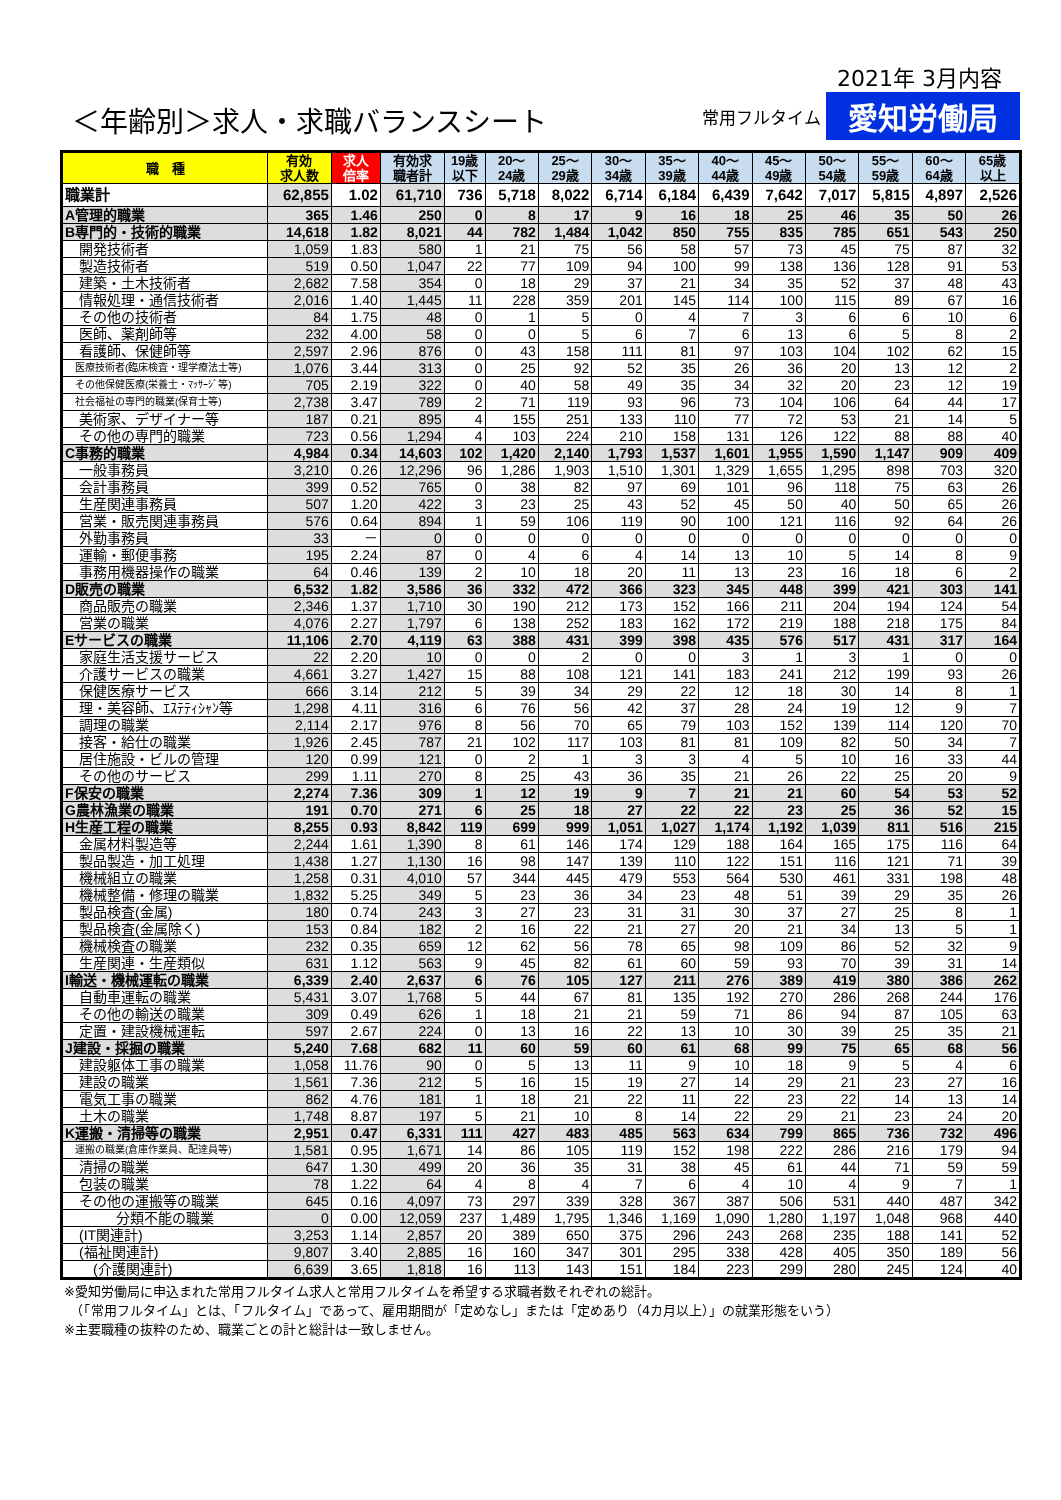＜年齢別＞求人・求職バランスシート
2021年 3月内容
常用フルタイム 愛知労働局
| 職 種 | 有効 求人数 | 求人 倍率 | 有効求 職者計 | 19歳 以下 | 20～ 24歳 | 25～ 29歳 | 30～ 34歳 | 35～ 39歳 | 40～ 44歳 | 45～ 49歳 | 50～ 54歳 | 55～ 59歳 | 60～ 64歳 | 65歳 以上 |
| --- | --- | --- | --- | --- | --- | --- | --- | --- | --- | --- | --- | --- | --- | --- |
| 職業計 | 62,855 | 1.02 | 61,710 | 736 | 5,718 | 8,022 | 6,714 | 6,184 | 6,439 | 7,642 | 7,017 | 5,815 | 4,897 | 2,526 |
| A管理的職業 | 365 | 1.46 | 250 | 0 | 8 | 17 | 9 | 16 | 18 | 25 | 46 | 35 | 50 | 26 |
| B専門的・技術的職業 | 14,618 | 1.82 | 8,021 | 44 | 782 | 1,484 | 1,042 | 850 | 755 | 835 | 785 | 651 | 543 | 250 |
| 開発技術者 | 1,059 | 1.83 | 580 | 1 | 21 | 75 | 56 | 58 | 57 | 73 | 45 | 75 | 87 | 32 |
| 製造技術者 | 519 | 0.50 | 1,047 | 22 | 77 | 109 | 94 | 100 | 99 | 138 | 136 | 128 | 91 | 53 |
| 建築・土木技術者 | 2,682 | 7.58 | 354 | 0 | 18 | 29 | 37 | 21 | 34 | 35 | 52 | 37 | 48 | 43 |
| 情報処理・通信技術者 | 2,016 | 1.40 | 1,445 | 11 | 228 | 359 | 201 | 145 | 114 | 100 | 115 | 89 | 67 | 16 |
| その他の技術者 | 84 | 1.75 | 48 | 0 | 1 | 5 | 0 | 4 | 7 | 3 | 6 | 6 | 10 | 6 |
| 医師、薬剤師等 | 232 | 4.00 | 58 | 0 | 0 | 5 | 6 | 7 | 6 | 13 | 6 | 5 | 8 | 2 |
| 看護師、保健師等 | 2,597 | 2.96 | 876 | 0 | 43 | 158 | 111 | 81 | 97 | 103 | 104 | 102 | 62 | 15 |
| 医療技術者(臨床検査・理学療法士等) | 1,076 | 3.44 | 313 | 0 | 25 | 92 | 52 | 35 | 26 | 36 | 20 | 13 | 12 | 2 |
| その他保健医療(栄養士・ﾏｯｻｰｼﾞ等) | 705 | 2.19 | 322 | 0 | 40 | 58 | 49 | 35 | 34 | 32 | 20 | 23 | 12 | 19 |
| 社会福祉の専門的職業(保育士等) | 2,738 | 3.47 | 789 | 2 | 71 | 119 | 93 | 96 | 73 | 104 | 106 | 64 | 44 | 17 |
| 美術家、デザイナー等 | 187 | 0.21 | 895 | 4 | 155 | 251 | 133 | 110 | 77 | 72 | 53 | 21 | 14 | 5 |
| その他の専門的職業 | 723 | 0.56 | 1,294 | 4 | 103 | 224 | 210 | 158 | 131 | 126 | 122 | 88 | 88 | 40 |
| C事務的職業 | 4,984 | 0.34 | 14,603 | 102 | 1,420 | 2,140 | 1,793 | 1,537 | 1,601 | 1,955 | 1,590 | 1,147 | 909 | 409 |
| 一般事務員 | 3,210 | 0.26 | 12,296 | 96 | 1,286 | 1,903 | 1,510 | 1,301 | 1,329 | 1,655 | 1,295 | 898 | 703 | 320 |
| 会計事務員 | 399 | 0.52 | 765 | 0 | 38 | 82 | 97 | 69 | 101 | 96 | 118 | 75 | 63 | 26 |
| 生産関連事務員 | 507 | 1.20 | 422 | 3 | 23 | 25 | 43 | 52 | 45 | 50 | 40 | 50 | 65 | 26 |
| 営業・販売関連事務員 | 576 | 0.64 | 894 | 1 | 59 | 106 | 119 | 90 | 100 | 121 | 116 | 92 | 64 | 26 |
| 外勤事務員 | 33 | － | 0 | 0 | 0 | 0 | 0 | 0 | 0 | 0 | 0 | 0 | 0 | 0 |
| 運輸・郵便事務 | 195 | 2.24 | 87 | 0 | 4 | 6 | 4 | 14 | 13 | 10 | 5 | 14 | 8 | 9 |
| 事務用機器操作の職業 | 64 | 0.46 | 139 | 2 | 10 | 18 | 20 | 11 | 13 | 23 | 16 | 18 | 6 | 2 |
| D販売の職業 | 6,532 | 1.82 | 3,586 | 36 | 332 | 472 | 366 | 323 | 345 | 448 | 399 | 421 | 303 | 141 |
| 商品販売の職業 | 2,346 | 1.37 | 1,710 | 30 | 190 | 212 | 173 | 152 | 166 | 211 | 204 | 194 | 124 | 54 |
| 営業の職業 | 4,076 | 2.27 | 1,797 | 6 | 138 | 252 | 183 | 162 | 172 | 219 | 188 | 218 | 175 | 84 |
| Eサービスの職業 | 11,106 | 2.70 | 4,119 | 63 | 388 | 431 | 399 | 398 | 435 | 576 | 517 | 431 | 317 | 164 |
| 家庭生活支援サービス | 22 | 2.20 | 10 | 0 | 0 | 2 | 0 | 0 | 3 | 1 | 3 | 1 | 0 | 0 |
| 介護サービスの職業 | 4,661 | 3.27 | 1,427 | 15 | 88 | 108 | 121 | 141 | 183 | 241 | 212 | 199 | 93 | 26 |
| 保健医療サービス | 666 | 3.14 | 212 | 5 | 39 | 34 | 29 | 22 | 12 | 18 | 30 | 14 | 8 | 1 |
| 理・美容師、ｴｽﾃﾃｨｼｬﾝ等 | 1,298 | 4.11 | 316 | 6 | 76 | 56 | 42 | 37 | 28 | 24 | 19 | 12 | 9 | 7 |
| 調理の職業 | 2,114 | 2.17 | 976 | 8 | 56 | 70 | 65 | 79 | 103 | 152 | 139 | 114 | 120 | 70 |
| 接客・給仕の職業 | 1,926 | 2.45 | 787 | 21 | 102 | 117 | 103 | 81 | 81 | 109 | 82 | 50 | 34 | 7 |
| 居住施設・ビルの管理 | 120 | 0.99 | 121 | 0 | 2 | 1 | 3 | 3 | 4 | 5 | 10 | 16 | 33 | 44 |
| その他のサービス | 299 | 1.11 | 270 | 8 | 25 | 43 | 36 | 35 | 21 | 26 | 22 | 25 | 20 | 9 |
| F保安の職業 | 2,274 | 7.36 | 309 | 1 | 12 | 19 | 9 | 7 | 21 | 21 | 60 | 54 | 53 | 52 |
| G農林漁業の職業 | 191 | 0.70 | 271 | 6 | 25 | 18 | 27 | 22 | 22 | 23 | 25 | 36 | 52 | 15 |
| H生産工程の職業 | 8,255 | 0.93 | 8,842 | 119 | 699 | 999 | 1,051 | 1,027 | 1,174 | 1,192 | 1,039 | 811 | 516 | 215 |
| 金属材料製造等 | 2,244 | 1.61 | 1,390 | 8 | 61 | 146 | 174 | 129 | 188 | 164 | 165 | 175 | 116 | 64 |
| 製品製造・加工処理 | 1,438 | 1.27 | 1,130 | 16 | 98 | 147 | 139 | 110 | 122 | 151 | 116 | 121 | 71 | 39 |
| 機械組立の職業 | 1,258 | 0.31 | 4,010 | 57 | 344 | 445 | 479 | 553 | 564 | 530 | 461 | 331 | 198 | 48 |
| 機械整備・修理の職業 | 1,832 | 5.25 | 349 | 5 | 23 | 36 | 34 | 23 | 48 | 51 | 39 | 29 | 35 | 26 |
| 製品検査(金属) | 180 | 0.74 | 243 | 3 | 27 | 23 | 31 | 31 | 30 | 37 | 27 | 25 | 8 | 1 |
| 製品検査(金属除く) | 153 | 0.84 | 182 | 2 | 16 | 22 | 21 | 27 | 20 | 21 | 34 | 13 | 5 | 1 |
| 機械検査の職業 | 232 | 0.35 | 659 | 12 | 62 | 56 | 78 | 65 | 98 | 109 | 86 | 52 | 32 | 9 |
| 生産関連・生産類似 | 631 | 1.12 | 563 | 9 | 45 | 82 | 61 | 60 | 59 | 93 | 70 | 39 | 31 | 14 |
| I輸送・機械運転の職業 | 6,339 | 2.40 | 2,637 | 6 | 76 | 105 | 127 | 211 | 276 | 389 | 419 | 380 | 386 | 262 |
| 自動車運転の職業 | 5,431 | 3.07 | 1,768 | 5 | 44 | 67 | 81 | 135 | 192 | 270 | 286 | 268 | 244 | 176 |
| その他の輸送の職業 | 309 | 0.49 | 626 | 1 | 18 | 21 | 21 | 59 | 71 | 86 | 94 | 87 | 105 | 63 |
| 定置・建設機械運転 | 597 | 2.67 | 224 | 0 | 13 | 16 | 22 | 13 | 10 | 30 | 39 | 25 | 35 | 21 |
| J建設・採掘の職業 | 5,240 | 7.68 | 682 | 11 | 60 | 59 | 60 | 61 | 68 | 99 | 75 | 65 | 68 | 56 |
| 建設躯体工事の職業 | 1,058 | 11.76 | 90 | 0 | 5 | 13 | 11 | 9 | 10 | 18 | 9 | 5 | 4 | 6 |
| 建設の職業 | 1,561 | 7.36 | 212 | 5 | 16 | 15 | 19 | 27 | 14 | 29 | 21 | 23 | 27 | 16 |
| 電気工事の職業 | 862 | 4.76 | 181 | 1 | 18 | 21 | 22 | 11 | 22 | 23 | 22 | 14 | 13 | 14 |
| 土木の職業 | 1,748 | 8.87 | 197 | 5 | 21 | 10 | 8 | 14 | 22 | 29 | 21 | 23 | 24 | 20 |
| K運搬・清掃等の職業 | 2,951 | 0.47 | 6,331 | 111 | 427 | 483 | 485 | 563 | 634 | 799 | 865 | 736 | 732 | 496 |
| 運搬の職業(倉庫作業員、配達員等) | 1,581 | 0.95 | 1,671 | 14 | 86 | 105 | 119 | 152 | 198 | 222 | 286 | 216 | 179 | 94 |
| 清掃の職業 | 647 | 1.30 | 499 | 20 | 36 | 35 | 31 | 38 | 45 | 61 | 44 | 71 | 59 | 59 |
| 包装の職業 | 78 | 1.22 | 64 | 4 | 8 | 4 | 7 | 6 | 4 | 10 | 4 | 9 | 7 | 1 |
| その他の運搬等の職業 | 645 | 0.16 | 4,097 | 73 | 297 | 339 | 328 | 367 | 387 | 506 | 531 | 440 | 487 | 342 |
| 分類不能の職業 | 0 | 0.00 | 12,059 | 237 | 1,489 | 1,795 | 1,346 | 1,169 | 1,090 | 1,280 | 1,197 | 1,048 | 968 | 440 |
| (IT関連計) | 3,253 | 1.14 | 2,857 | 20 | 389 | 650 | 375 | 296 | 243 | 268 | 235 | 188 | 141 | 52 |
| (福祉関連計) | 9,807 | 3.40 | 2,885 | 16 | 160 | 347 | 301 | 295 | 338 | 428 | 405 | 350 | 189 | 56 |
| (介護関連計) | 6,639 | 3.65 | 1,818 | 16 | 113 | 143 | 151 | 184 | 223 | 299 | 280 | 245 | 124 | 40 |
※愛知労働局に申込まれた常用フルタイム求人と常用フルタイムを希望する求職者数それぞれの総計。
　（「常用フルタイム」とは、「フルタイム」であって、雇用期間が「定めなし」または「定めあり（4カ月以上）」の就業形態をいう）
※主要職種の抜粋のため、職業ごとの計と総計は一致しません。